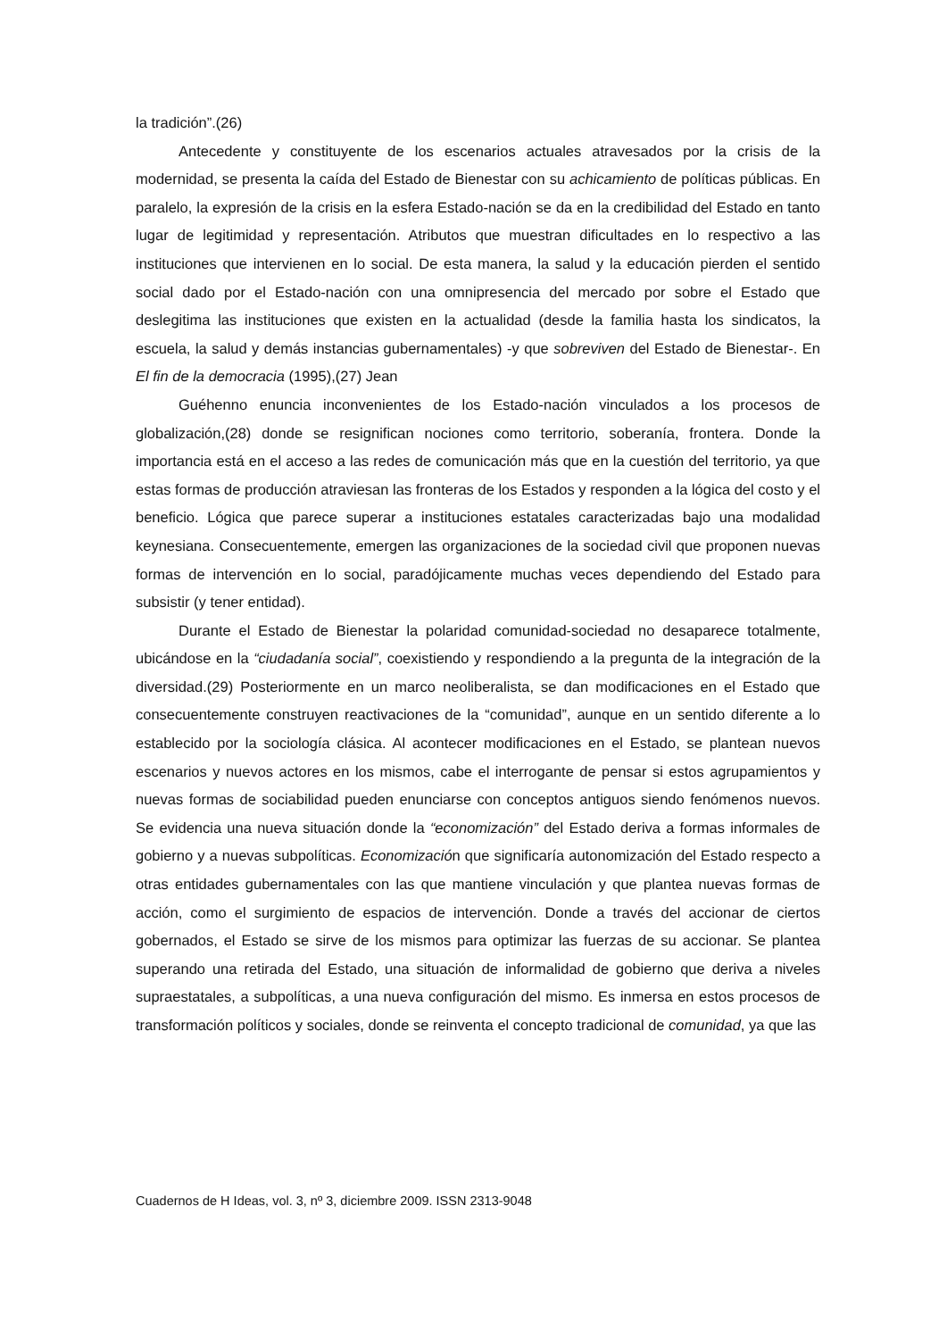la tradición”.(26)
Antecedente y constituyente de los escenarios actuales atravesados por la crisis de la modernidad, se presenta la caída del Estado de Bienestar con su achicamiento de políticas públicas. En paralelo, la expresión de la crisis en la esfera Estado-nación se da en la credibilidad del Estado en tanto lugar de legitimidad y representación. Atributos que muestran dificultades en lo respectivo a las instituciones que intervienen en lo social. De esta manera, la salud y la educación pierden el sentido social dado por el Estado-nación con una omnipresencia del mercado por sobre el Estado que deslegitima las instituciones que existen en la actualidad (desde la familia hasta los sindicatos, la escuela, la salud y demás instancias gubernamentales) -y que sobreviven del Estado de Bienestar-. En El fin de la democracia (1995),(27) Jean
Guéhenno enuncia inconvenientes de los Estado-nación vinculados a los procesos de globalización,(28) donde se resignifican nociones como territorio, soberanía, frontera. Donde la importancia está en el acceso a las redes de comunicación más que en la cuestión del territorio, ya que estas formas de producción atraviesan las fronteras de los Estados y responden a la lógica del costo y el beneficio. Lógica que parece superar a instituciones estatales caracterizadas bajo una modalidad keynesiana. Consecuentemente, emergen las organizaciones de la sociedad civil que proponen nuevas formas de intervención en lo social, paradójicamente muchas veces dependiendo del Estado para subsistir (y tener entidad).
Durante el Estado de Bienestar la polaridad comunidad-sociedad no desaparece totalmente, ubicándose en la “ciudadanía social”, coexistiendo y respondiendo a la pregunta de la integración de la diversidad.(29) Posteriormente en un marco neoliberalista, se dan modificaciones en el Estado que consecuentemente construyen reactivaciones de la “comunidad”, aunque en un sentido diferente a lo establecido por la sociología clásica. Al acontecer modificaciones en el Estado, se plantean nuevos escenarios y nuevos actores en los mismos, cabe el interrogante de pensar si estos agrupamientos y nuevas formas de sociabilidad pueden enunciarse con conceptos antiguos siendo fenómenos nuevos. Se evidencia una nueva situación donde la “economización” del Estado deriva a formas informales de gobierno y a nuevas subpolíticas. Economización que significaría autonomización del Estado respecto a otras entidades gubernamentales con las que mantiene vinculación y que plantea nuevas formas de acción, como el surgimiento de espacios de intervención. Donde a través del accionar de ciertos gobernados, el Estado se sirve de los mismos para optimizar las fuerzas de su accionar. Se plantea superando una retirada del Estado, una situación de informalidad de gobierno que deriva a niveles supraestatales, a subpolíticas, a una nueva configuración del mismo. Es inmersa en estos procesos de transformación políticos y sociales, donde se reinventa el concepto tradicional de comunidad, ya que las
Cuadernos de H Ideas, vol. 3, nº 3, diciembre 2009. ISSN 2313-9048